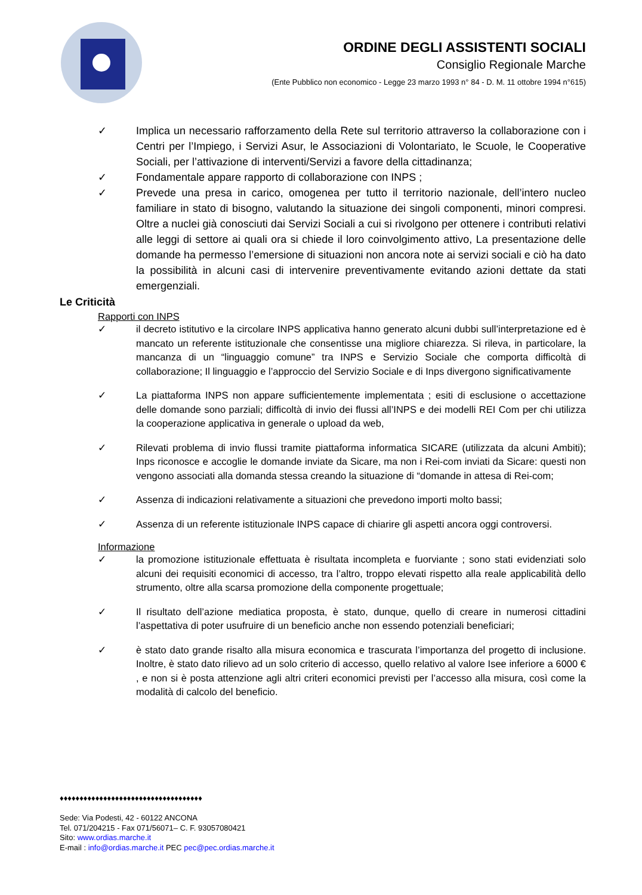ORDINE DEGLI ASSISTENTI SOCIALI
Consiglio Regionale Marche
(Ente Pubblico non economico - Legge 23 marzo 1993 n° 84 - D. M. 11 ottobre 1994 n°615)
✓ Implica un necessario rafforzamento della Rete sul territorio attraverso la collaborazione con i Centri per l’Impiego, i Servizi Asur, le Associazioni di Volontariato, le Scuole, le Cooperative Sociali, per l’attivazione di interventi/Servizi a favore della cittadinanza;
✓ Fondamentale appare rapporto di collaborazione con INPS ;
✓ Prevede una presa in carico, omogenea per tutto il territorio nazionale, dell’intero nucleo familiare in stato di bisogno, valutando la situazione dei singoli componenti, minori compresi. Oltre a nuclei già conosciuti dai Servizi Sociali a cui si rivolgono per ottenere i contributi relativi alle leggi di settore ai quali ora si chiede il loro coinvolgimento attivo, La presentazione delle domande ha permesso l’emersione di situazioni non ancora note ai servizi sociali e ciò ha dato la possibilità in alcuni casi di intervenire preventivamente evitando azioni dettate da stati emergenziali.
Le Criticità
Rapporti con INPS
✓ il decreto istitutivo e la circolare INPS applicativa hanno generato alcuni dubbi sull’interpretazione ed è mancato un referente istituzionale che consentisse una migliore chiarezza. Si rileva, in particolare, la mancanza di un “linguaggio comune” tra INPS e Servizio Sociale che comporta difficoltà di collaborazione; Il linguaggio e l’approccio del Servizio Sociale e di Inps divergono significativamente
✓ La piattaforma INPS non appare sufficientemente implementata ; esiti di esclusione o accettazione delle domande sono parziali; difficoltà di invio dei flussi all’INPS e dei modelli REI Com per chi utilizza la cooperazione applicativa in generale o upload da web,
✓ Rilevati problema di invio flussi tramite piattaforma informatica SICARE (utilizzata da alcuni Ambiti); Inps riconosce e accoglie le domande inviate da Sicare, ma non i Rei-com inviati da Sicare: questi non vengono associati alla domanda stessa creando la situazione di “domande in attesa di Rei-com;
✓ Assenza di indicazioni relativamente a situazioni che prevedono importi molto bassi;
✓ Assenza di un referente istituzionale INPS capace di chiarire gli aspetti ancora oggi controversi.
Informazione
✓ la promozione istituzionale effettuata è risultata incompleta e fuorviante ; sono stati evidenziati solo alcuni dei requisiti economici di accesso, tra l’altro, troppo elevati rispetto alla reale applicabilità dello strumento, oltre alla scarsa promozione della componente progettuale;
✓ Il risultato dell’azione mediatica proposta, è stato, dunque, quello di creare in numerosi cittadini l’aspettativa di poter usufruire di un beneficio anche non essendo potenziali beneficiari;
✓ è stato dato grande risalto alla misura economica e trascurata l’importanza del progetto di inclusione. Inoltre, è stato dato rilievo ad un solo criterio di accesso, quello relativo al valore Isee inferiore a 6000 € , e non si è posta attenzione agli altri criteri economici previsti per l’accesso alla misura, così come la modalità di calcolo del beneficio.
♦♦♦♦♦♦♦♦♦♦♦♦♦♦♦♦♦♦♦♦♦♦♦♦♦♦♦♦♦♦♦♦♦♦♦♦
Sede: Via Podesti, 42 - 60122 ANCONA
Tel. 071/204215 - Fax 071/56071– C. F. 93057080421
Sito: www.ordias.marche.it
E-mail : info@ordias.marche.it PEC pec@pec.ordias.marche.it